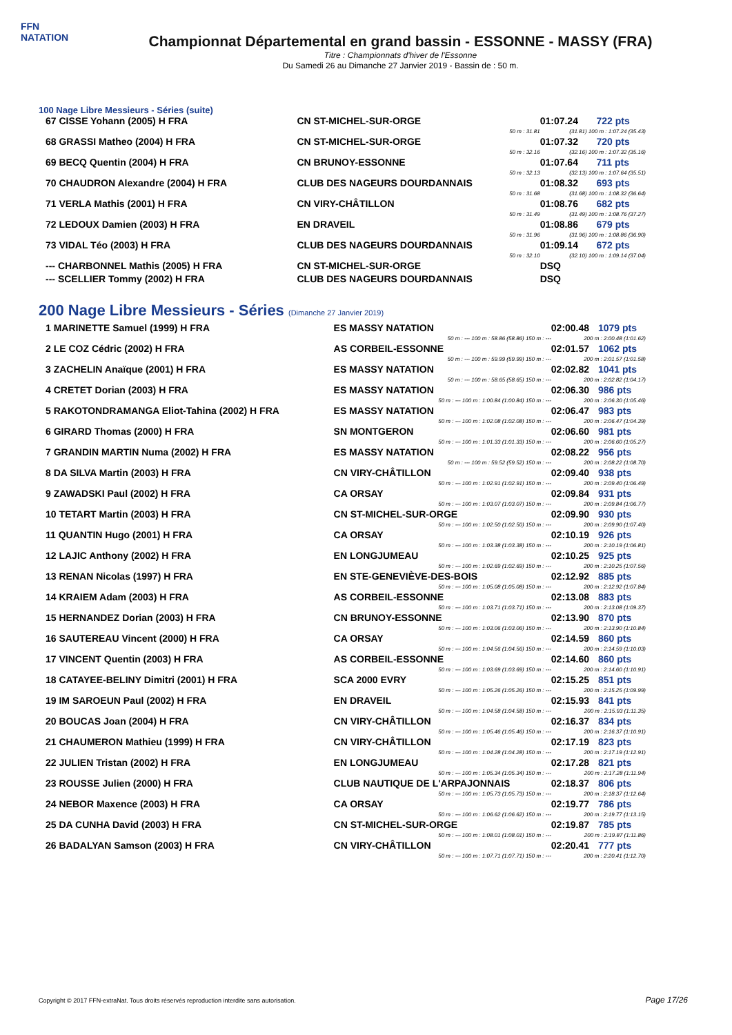FFN
NATATION
Championnat Départemental en grand bassin - ESSONNE - MASSY (FRA)
Titre : Championnats d'hiver de l'Essonne
Du Samedi 26 au Dimanche 27 Janvier 2019 - Bassin de : 50 m.
100 Nage Libre Messieurs - Séries (suite)
| 67 CISSE Yohann (2005) H FRA | CN ST-MICHEL-SUR-ORGE | 01:07.24 | 722 pts |
| | 50 m : 31.81 | (31.81) 100 m : 1:07.24 (35.43) | |
| 68 GRASSI Matheo (2004) H FRA | CN ST-MICHEL-SUR-ORGE | 01:07.32 | 720 pts |
| | 50 m : 32.16 | (32.16) 100 m : 1:07.32 (35.16) | |
| 69 BECQ Quentin (2004) H FRA | CN BRUNOY-ESSONNE | 01:07.64 | 711 pts |
| | 50 m : 32.13 | (32.13) 100 m : 1:07.64 (35.51) | |
| 70 CHAUDRON Alexandre (2004) H FRA | CLUB DES NAGEURS DOURDANNAIS | 01:08.32 | 693 pts |
| | 50 m : 31.68 | (31.68) 100 m : 1:08.32 (36.64) | |
| 71 VERLA Mathis (2001) H FRA | CN VIRY-CHÂTILLON | 01:08.76 | 682 pts |
| | 50 m : 31.49 | (31.49) 100 m : 1:08.76 (37.27) | |
| 72 LEDOUX Damien (2003) H FRA | EN DRAVEIL | 01:08.86 | 679 pts |
| | 50 m : 31.96 | (31.96) 100 m : 1:08.86 (36.90) | |
| 73 VIDAL Téo (2003) H FRA | CLUB DES NAGEURS DOURDANNAIS | 01:09.14 | 672 pts |
| | 50 m : 32.10 | (32.10) 100 m : 1:09.14 (37.04) | |
| --- CHARBONNEL Mathis (2005) H FRA | CN ST-MICHEL-SUR-ORGE | DSQ | |
| --- SCELLIER Tommy (2002) H FRA | CLUB DES NAGEURS DOURDANNAIS | DSQ | |
200 Nage Libre Messieurs - Séries (Dimanche 27 Janvier 2019)
| 1 MARINETTE Samuel (1999) H FRA | ES MASSY NATATION | 02:00.48 | 1079 pts |
| | 50 m : --- 100 m : 58.86 (58.86) 150 m : --- | 200 m : 2:00.48 (1:01.62) | |
| 2 LE COZ Cédric (2002) H FRA | AS CORBEIL-ESSONNE | 02:01.57 | 1062 pts |
| | 50 m : --- 100 m : 59.99 (59.99) 150 m : --- | 200 m : 2:01.57 (1:01.58) | |
| 3 ZACHELIN Anaïque (2001) H FRA | ES MASSY NATATION | 02:02.82 | 1041 pts |
| | 50 m : --- 100 m : 58.65 (58.65) 150 m : --- | 200 m : 2:02.82 (1:04.17) | |
| 4 CRETET Dorian (2003) H FRA | ES MASSY NATATION | 02:06.30 | 986 pts |
| | 50 m : --- 100 m : 1:00.84 (1:00.84) 150 m : --- | 200 m : 2:06.30 (1:05.46) | |
| 5 RAKOTONDRAMANGA Eliot-Tahina (2002) H FRA | ES MASSY NATATION | 02:06.47 | 983 pts |
| | 50 m : --- 100 m : 1:02.08 (1:02.08) 150 m : --- | 200 m : 2:06.47 (1:04.39) | |
| 6 GIRARD Thomas (2000) H FRA | SN MONTGERON | 02:06.60 | 981 pts |
| | 50 m : --- 100 m : 1:01.33 (1:01.33) 150 m : --- | 200 m : 2:06.60 (1:05.27) | |
| 7 GRANDIN MARTIN Numa (2002) H FRA | ES MASSY NATATION | 02:08.22 | 956 pts |
| | 50 m : --- 100 m : 59.52 (59.52) 150 m : --- | 200 m : 2:08.22 (1:08.70) | |
| 8 DA SILVA Martin (2003) H FRA | CN VIRY-CHÂTILLON | 02:09.40 | 938 pts |
| | 50 m : --- 100 m : 1:02.91 (1:02.91) 150 m : --- | 200 m : 2:09.40 (1:06.49) | |
| 9 ZAWADSKI Paul (2002) H FRA | CA ORSAY | 02:09.84 | 931 pts |
| | 50 m : --- 100 m : 1:03.07 (1:03.07) 150 m : --- | 200 m : 2:09.84 (1:06.77) | |
| 10 TETART Martin (2003) H FRA | CN ST-MICHEL-SUR-ORGE | 02:09.90 | 930 pts |
| | 50 m : --- 100 m : 1:02.50 (1:02.50) 150 m : --- | 200 m : 2:09.90 (1:07.40) | |
| 11 QUANTIN Hugo (2001) H FRA | CA ORSAY | 02:10.19 | 926 pts |
| | 50 m : --- 100 m : 1:03.38 (1:03.38) 150 m : --- | 200 m : 2:10.19 (1:06.81) | |
| 12 LAJIC Anthony (2002) H FRA | EN LONGJUMEAU | 02:10.25 | 925 pts |
| | 50 m : --- 100 m : 1:02.69 (1:02.69) 150 m : --- | 200 m : 2:10.25 (1:07.56) | |
| 13 RENAN Nicolas (1997) H FRA | EN STE-GENEVIÈVE-DES-BOIS | 02:12.92 | 885 pts |
| | 50 m : --- 100 m : 1:05.08 (1:05.08) 150 m : --- | 200 m : 2:12.92 (1:07.84) | |
| 14 KRAIEM Adam (2003) H FRA | AS CORBEIL-ESSONNE | 02:13.08 | 883 pts |
| | 50 m : --- 100 m : 1:03.71 (1:03.71) 150 m : --- | 200 m : 2:13.08 (1:09.37) | |
| 15 HERNANDEZ Dorian (2003) H FRA | CN BRUNOY-ESSONNE | 02:13.90 | 870 pts |
| | 50 m : --- 100 m : 1:03.06 (1:03.06) 150 m : --- | 200 m : 2:13.90 (1:10.84) | |
| 16 SAUTEREAU Vincent (2000) H FRA | CA ORSAY | 02:14.59 | 860 pts |
| | 50 m : --- 100 m : 1:04.56 (1:04.56) 150 m : --- | 200 m : 2:14.59 (1:10.03) | |
| 17 VINCENT Quentin (2003) H FRA | AS CORBEIL-ESSONNE | 02:14.60 | 860 pts |
| | 50 m : --- 100 m : 1:03.69 (1:03.69) 150 m : --- | 200 m : 2:14.60 (1:10.91) | |
| 18 CATAYEE-BELINY Dimitri (2001) H FRA | SCA 2000 EVRY | 02:15.25 | 851 pts |
| | 50 m : --- 100 m : 1:05.26 (1:05.26) 150 m : --- | 200 m : 2:15.25 (1:09.99) | |
| 19 IM SAROEUN Paul (2002) H FRA | EN DRAVEIL | 02:15.93 | 841 pts |
| | 50 m : --- 100 m : 1:04.58 (1:04.58) 150 m : --- | 200 m : 2:15.93 (1:11.35) | |
| 20 BOUCAS Joan (2004) H FRA | CN VIRY-CHÂTILLON | 02:16.37 | 834 pts |
| | 50 m : --- 100 m : 1:05.46 (1:05.46) 150 m : --- | 200 m : 2:16.37 (1:10.91) | |
| 21 CHAUMERON Mathieu (1999) H FRA | CN VIRY-CHÂTILLON | 02:17.19 | 823 pts |
| | 50 m : --- 100 m : 1:04.28 (1:04.28) 150 m : --- | 200 m : 2:17.19 (1:12.91) | |
| 22 JULIEN Tristan (2002) H FRA | EN LONGJUMEAU | 02:17.28 | 821 pts |
| | 50 m : --- 100 m : 1:05.34 (1:05.34) 150 m : --- | 200 m : 2:17.28 (1:11.94) | |
| 23 ROUSSE Julien (2000) H FRA | CLUB NAUTIQUE DE L'ARPAJONNAIS | 02:18.37 | 806 pts |
| | 50 m : --- 100 m : 1:05.73 (1:05.73) 150 m : --- | 200 m : 2:18.37 (1:12.64) | |
| 24 NEBOR Maxence (2003) H FRA | CA ORSAY | 02:19.77 | 786 pts |
| | 50 m : --- 100 m : 1:06.62 (1:06.62) 150 m : --- | 200 m : 2:19.77 (1:13.15) | |
| 25 DA CUNHA David (2003) H FRA | CN ST-MICHEL-SUR-ORGE | 02:19.87 | 785 pts |
| | 50 m : --- 100 m : 1:08.01 (1:08.01) 150 m : --- | 200 m : 2:19.87 (1:11.86) | |
| 26 BADALYAN Samson (2003) H FRA | CN VIRY-CHÂTILLON | 02:20.41 | 777 pts |
| | 50 m : --- 100 m : 1:07.71 (1:07.71) 150 m : --- | 200 m : 2:20.41 (1:12.70) | |
Copyright © 2017 FFN-extraNat. Tous droits réservés reproduction interdite sans autorisation.
Page 17/26